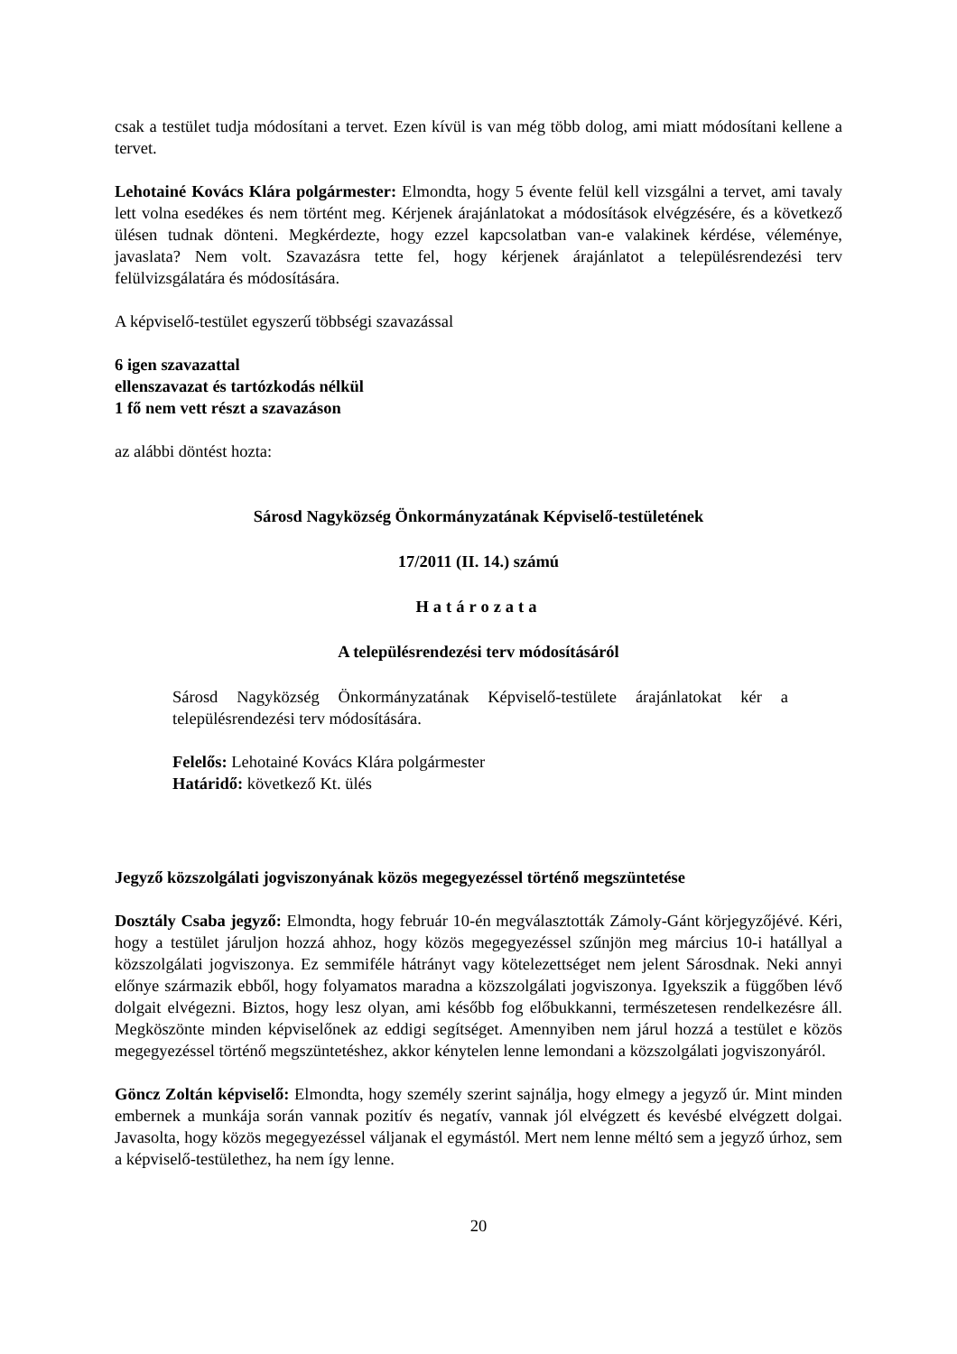csak a testület tudja módosítani a tervet. Ezen kívül is van még több dolog, ami miatt módosítani kellene a tervet.
Lehotainé Kovács Klára polgármester: Elmondta, hogy 5 évente felül kell vizsgálni a tervet, ami tavaly lett volna esedékes és nem történt meg. Kérjenek árajánlatokat a módosítások elvégzésére, és a következő ülésen tudnak dönteni. Megkérdezte, hogy ezzel kapcsolatban van-e valakinek kérdése, véleménye, javaslata? Nem volt. Szavazásra tette fel, hogy kérjenek árajánlatot a településrendezési terv felülvizsgálatára és módosítására.
A képviselő-testület egyszerű többségi szavazással
6 igen szavazattal
ellenszavazat és tartózkodás nélkül
1 fő nem vett részt a szavazáson
az alábbi döntést hozta:
Sárosd Nagyközség Önkormányzatának Képviselő-testületének
17/2011 (II. 14.) számú
Határozata
A településrendezési terv módosításáról
Sárosd Nagyközség Önkormányzatának Képviselő-testülete árajánlatokat kér a településrendezési terv módosítására.
Felelős: Lehotainé Kovács Klára polgármester
Határidő: következő Kt. ülés
Jegyző közszolgálati jogviszonyának közös megegyezéssel történő megszüntetése
Dosztály Csaba jegyző: Elmondta, hogy február 10-én megválasztották Zámoly-Gánt körjegyzőjévé. Kéri, hogy a testület járuljon hozzá ahhoz, hogy közös megegyezéssel szűnjön meg március 10-i hatállyal a közszolgálati jogviszonya. Ez semmiféle hátrányt vagy kötelezettséget nem jelent Sárosdnak. Neki annyi előnye származik ebből, hogy folyamatos maradna a közszolgálati jogviszonya. Igyekszik a függőben lévő dolgait elvégezni. Biztos, hogy lesz olyan, ami később fog előbukkanni, természetesen rendelkezésre áll. Megköszönte minden képviselőnek az eddigi segítséget. Amennyiben nem járul hozzá a testület e közös megegyezéssel történő megszüntetéshez, akkor kénytelen lenne lemondani a közszolgálati jogviszonyáról.
Göncz Zoltán képviselő: Elmondta, hogy személy szerint sajnálja, hogy elmegy a jegyző úr. Mint minden embernek a munkája során vannak pozitív és negatív, vannak jól elvégzett és kevésbé elvégzett dolgai. Javasolta, hogy közös megegyezéssel váljanak el egymástól. Mert nem lenne méltó sem a jegyző úrhoz, sem a képviselő-testülethez, ha nem így lenne.
20